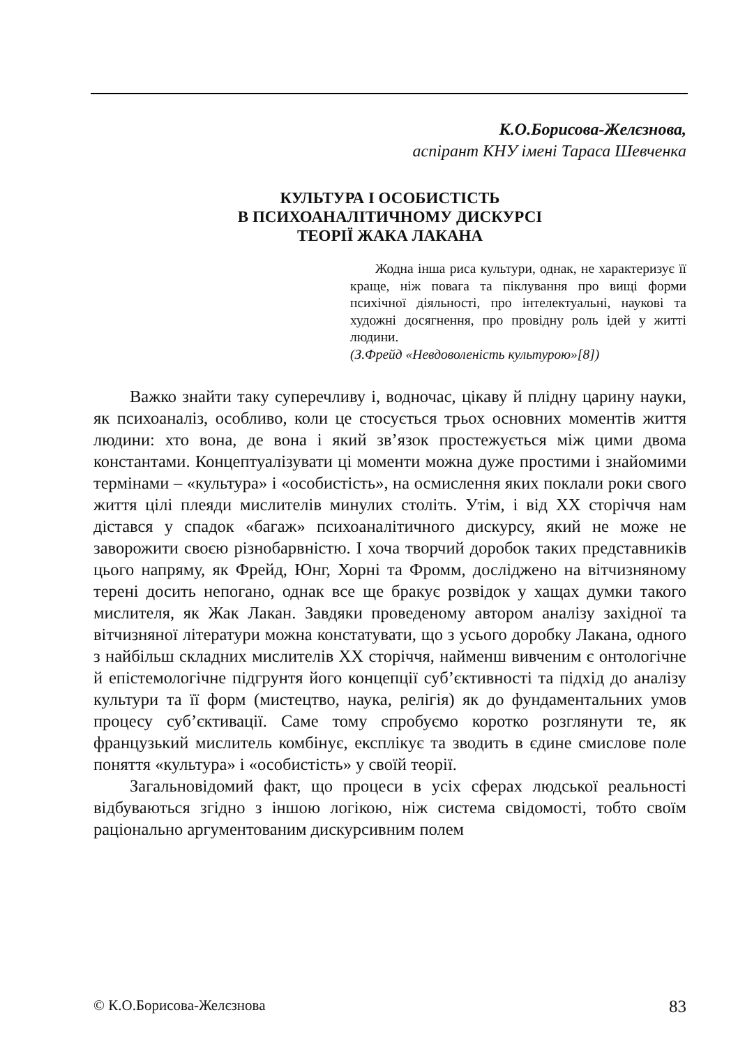К.О.Борисова-Желєзнова,
аспірант КНУ імені Тараса Шевченка
КУЛЬТУРА І ОСОБИСТІСТЬ
В ПСИХОАНАЛІТИЧНОМУ ДИСКУРСІ
ТЕОРІЇ ЖАКА ЛАКАНА
Жодна інша риса культури, однак, не характеризує її краще, ніж повага та піклування про вищі форми психічної діяльності, про інтелектуальні, наукові та художні досягнення, про провідну роль ідей у житті людини.
(З.Фрейд «Невдоволеність культурою»[8])
Важко знайти таку суперечливу і, водночас, цікаву й плідну царину науки, як психоаналіз, особливо, коли це стосується трьох основних моментів життя людини: хто вона, де вона і який зв’язок простежується між цими двома константами. Концептуалізувати ці моменти можна дуже простими і знайомими термінами – «культура» і «особистість», на осмислення яких поклали роки свого життя цілі плеяди мислителів минулих століть. Утім, і від ХХ сторіччя нам дістався у спадок «багаж» психоаналітичного дискурсу, який не може не заворожити своєю різнобарвністю. І хоча творчий доробок таких представників цього напряму, як Фрейд, Юнг, Хорні та Фромм, досліджено на вітчизняному терені досить непогано, однак все ще бракує розвідок у хащах думки такого мислителя, як Жак Лакан. Завдяки проведеному автором аналізу західної та вітчизняної літератури можна констатувати, що з усього доробку Лакана, одного з найбільш складних мислителів ХХ сторіччя, найменш вивченим є онтологічне й епістемологічне підгрунтя його концепції суб’єктивності та підхід до аналізу культури та її форм (мистецтво, наука, релігія) як до фундаментальних умов процесу суб’єктивації. Саме тому спробуємо коротко розглянути те, як французький мислитель комбінує, експлікує та зводить в єдине смислове поле поняття «культура» і «особистість» у своїй теорії.
Загальновідомий факт, що процеси в усіх сферах людської реальності відбуваються згідно з іншою логікою, ніж система свідомості, тобто своїм раціонально аргументованим дискурсивним полем
© К.О.Борисова-Желєзнова 83